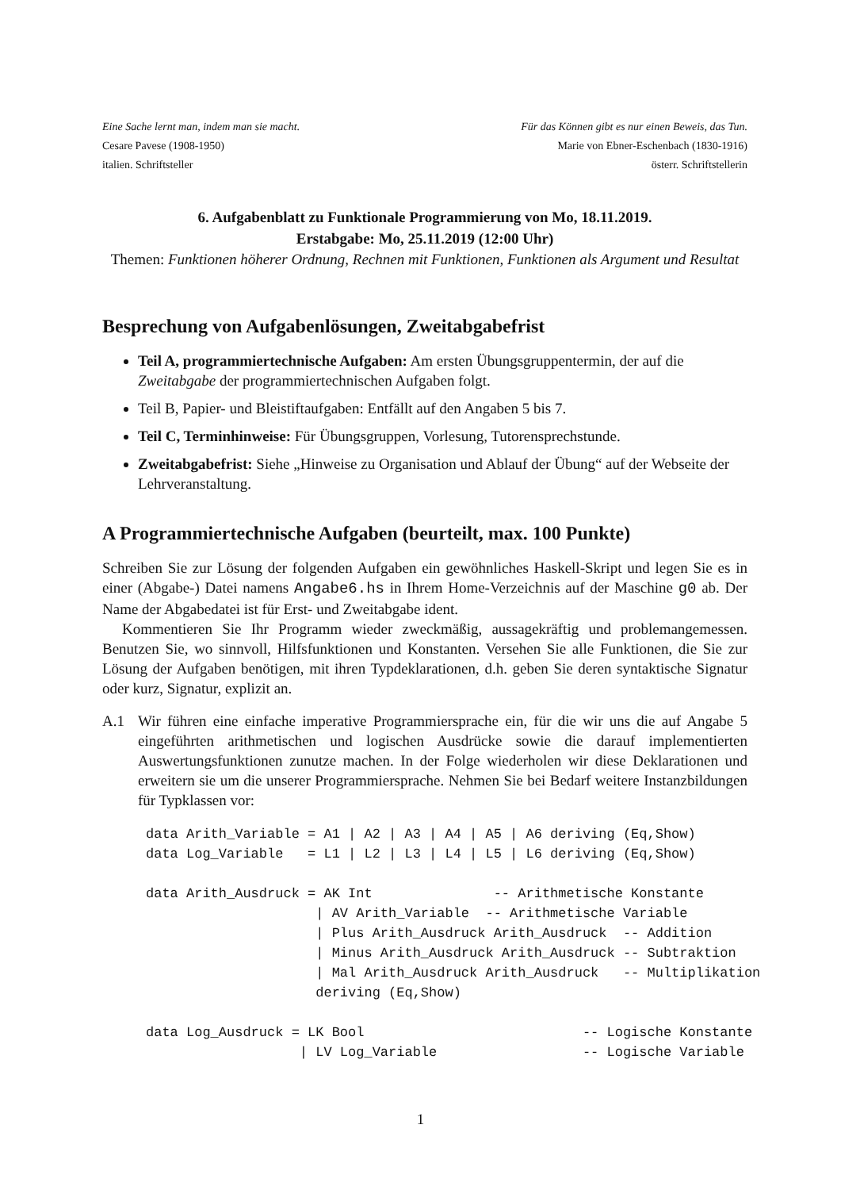Eine Sache lernt man, indem man sie macht.
Cesare Pavese (1908-1950)
italien. Schriftsteller
Für das Können gibt es nur einen Beweis, das Tun.
Marie von Ebner-Eschenbach (1830-1916)
österr. Schriftstellerin
6. Aufgabenblatt zu Funktionale Programmierung von Mo, 18.11.2019.
Erstabgabe: Mo, 25.11.2019 (12:00 Uhr)
Themen: Funktionen höherer Ordnung, Rechnen mit Funktionen, Funktionen als Argument und Resultat
Besprechung von Aufgabenlösungen, Zweitabgabefrist
Teil A, programmiertechnische Aufgaben: Am ersten Übungsgruppentermin, der auf die Zweitabgabe der programmiertechnischen Aufgaben folgt.
Teil B, Papier- und Bleistiftaufgaben: Entfällt auf den Angaben 5 bis 7.
Teil C, Terminhinweise: Für Übungsgruppen, Vorlesung, Tutorensprechstunde.
Zweitabgabefrist: Siehe „Hinweise zu Organisation und Ablauf der Übung“ auf der Webseite der Lehrveranstaltung.
A Programmiertechnische Aufgaben (beurteilt, max. 100 Punkte)
Schreiben Sie zur Lösung der folgenden Aufgaben ein gewöhnliches Haskell-Skript und legen Sie es in einer (Abgabe-) Datei namens Angabe6.hs in Ihrem Home-Verzeichnis auf der Maschine g0 ab. Der Name der Abgabedatei ist für Erst- und Zweitabgabe ident.
Kommentieren Sie Ihr Programm wieder zweckmäßig, aussagekräftig und problemangemessen. Benutzen Sie, wo sinnvoll, Hilfsfunktionen und Konstanten. Versehen Sie alle Funktionen, die Sie zur Lösung der Aufgaben benötigen, mit ihren Typdeklarationen, d.h. geben Sie deren syntaktische Signatur oder kurz, Signatur, explizit an.
A.1 Wir führen eine einfache imperative Programmiersprache ein, für die wir uns die auf Angabe 5 eingeführten arithmetischen und logischen Ausdrücke sowie die darauf implementierten Auswertungsfunktionen zunutze machen. In der Folge wiederholen wir diese Deklarationen und erweitern sie um die unserer Programmiersprache. Nehmen Sie bei Bedarf weitere Instanzbildungen für Typklassen vor:
data Arith_Variable = A1 | A2 | A3 | A4 | A5 | A6 deriving (Eq,Show)
data Log_Variable   = L1 | L2 | L3 | L4 | L5 | L6 deriving (Eq,Show)

data Arith_Ausdruck = AK Int               -- Arithmetische Konstante
                     | AV Arith_Variable  -- Arithmetische Variable
                     | Plus Arith_Ausdruck Arith_Ausdruck  -- Addition
                     | Minus Arith_Ausdruck Arith_Ausdruck -- Subtraktion
                     | Mal Arith_Ausdruck Arith_Ausdruck   -- Multiplikation
                     deriving (Eq,Show)

data Log_Ausdruck = LK Bool                           -- Logische Konstante
                   | LV Log_Variable                  -- Logische Variable
1